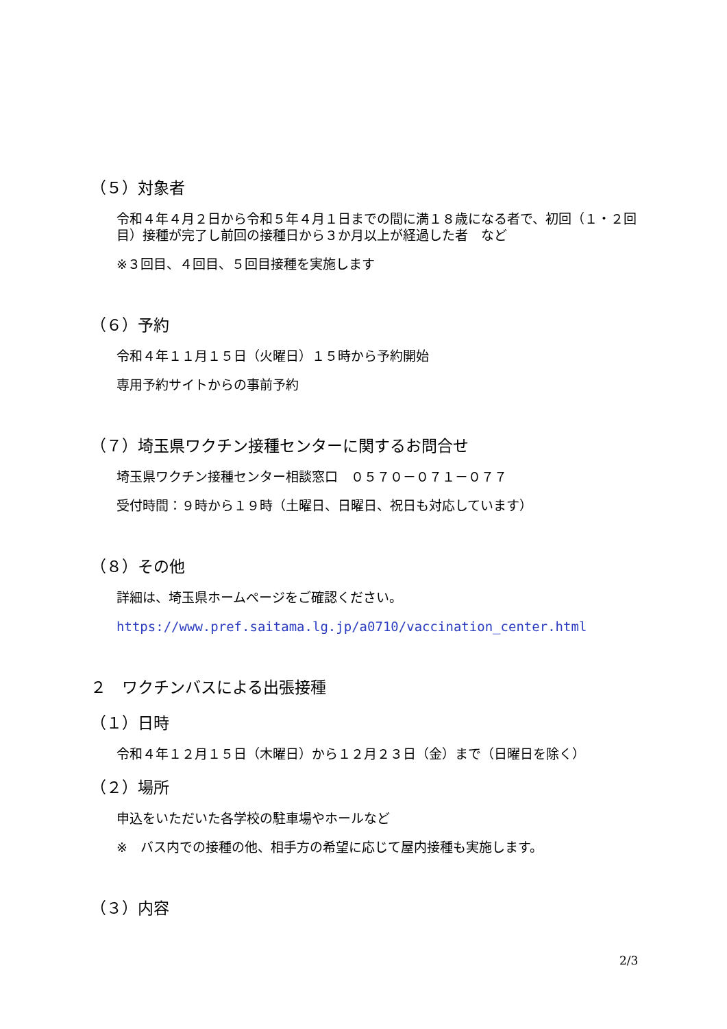（５）対象者
令和４年４月２日から令和５年４月１日までの間に満１８歳になる者で、初回（１・２回目）接種が完了し前回の接種日から３か月以上が経過した者　など
※３回目、４回目、５回目接種を実施します
（６）予約
令和４年１１月１５日（火曜日）１５時から予約開始
専用予約サイトからの事前予約
（７）埼玉県ワクチン接種センターに関するお問合せ
埼玉県ワクチン接種センター相談窓口　０５７０－０７１－０７７
受付時間：９時から１９時（土曜日、日曜日、祝日も対応しています）
（８）その他
詳細は、埼玉県ホームページをご確認ください。
https://www.pref.saitama.lg.jp/a0710/vaccination_center.html
２　ワクチンバスによる出張接種
（１）日時
令和４年１２月１５日（木曜日）から１２月２３日（金）まで（日曜日を除く）
（２）場所
申込をいただいた各学校の駐車場やホールなど
※　バス内での接種の他、相手方の希望に応じて屋内接種も実施します。
（３）内容
2/3